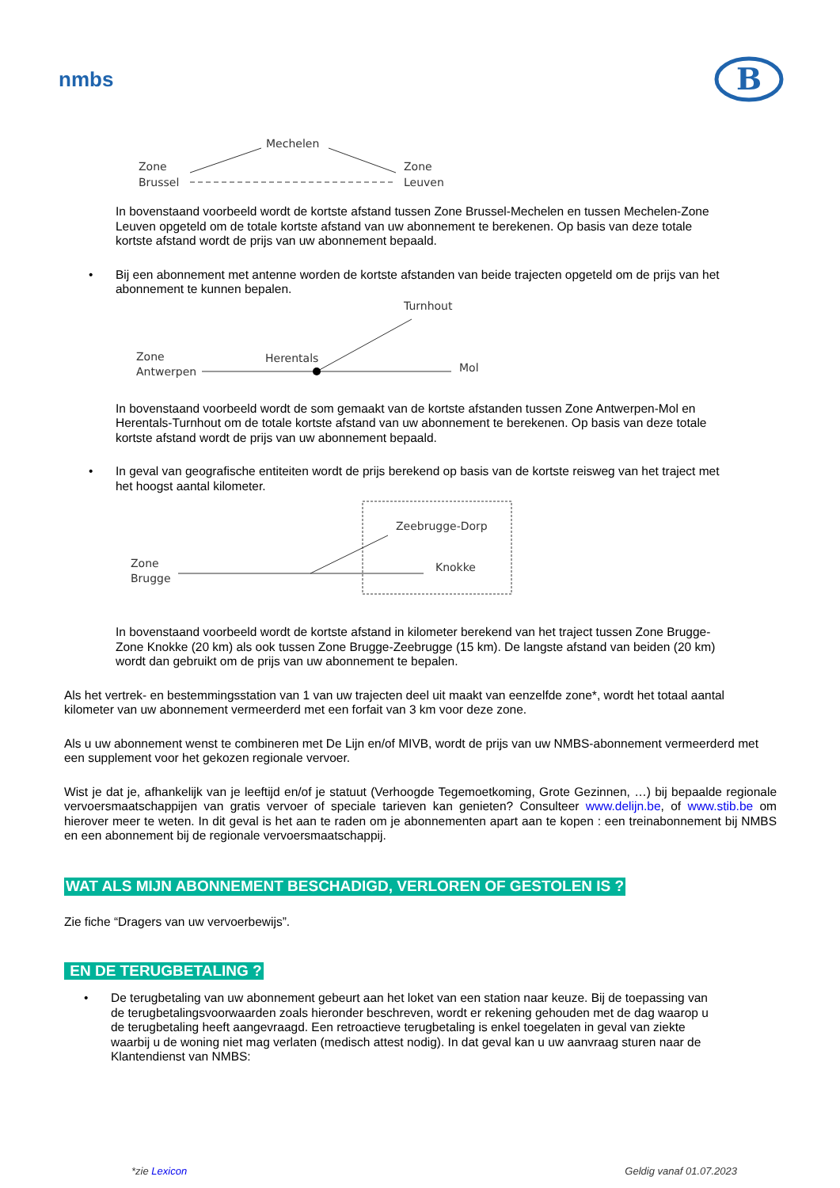nmbs
B
Zone
Brussel
Mechelen
Zone
Leuven
In bovenstaand voorbeeld wordt de kortste afstand tussen Zone Brussel-Mechelen en tussen Mechelen-Zone Leuven opgeteld om de totale kortste afstand van uw abonnement te berekenen. Op basis van deze totale kortste afstand wordt de prijs van uw abonnement bepaald.
• Bij een abonnement met antenne worden de kortste afstanden van beide trajecten opgeteld om de prijs van het abonnement te kunnen bepalen.
Turnhout
Zone
Antwerpen
Herentals
Mol
In bovenstaand voorbeeld wordt de som gemaakt van de kortste afstanden tussen Zone Antwerpen-Mol en Herentals-Turnhout om de totale kortste afstand van uw abonnement te berekenen. Op basis van deze totale kortste afstand wordt de prijs van uw abonnement bepaald.
• In geval van geografische entiteiten wordt de prijs berekend op basis van de kortste reisweg van het traject met het hoogst aantal kilometer.
Zeebrugge-Dorp
Knokke
Zone
Brugge
In bovenstaand voorbeeld wordt de kortste afstand in kilometer berekend van het traject tussen Zone Brugge-Zone Knokke (20 km) als ook tussen Zone Brugge-Zeebrugge (15 km). De langste afstand van beiden (20 km) wordt dan gebruikt om de prijs van uw abonnement te bepalen.
Als het vertrek- en bestemmingsstation van 1 van uw trajecten deel uit maakt van eenzelfde zone*, wordt het totaal aantal kilometer van uw abonnement vermeerderd met een forfait van 3 km voor deze zone.
Als u uw abonnement wenst te combineren met De Lijn en/of MIVB, wordt de prijs van uw NMBS-abonnement vermeerderd met een supplement voor het gekozen regionale vervoer.
Wist je dat je, afhankelijk van je leeftijd en/of je statuut (Verhoogde Tegemoetkoming, Grote Gezinnen, …) bij bepaalde regionale vervoersmaatschappijen van gratis vervoer of speciale tarieven kan genieten? Consulteer www.delijn.be, of www.stib.be om hierover meer te weten. In dit geval is het aan te raden om je abonnementen apart aan te kopen : een treinabonnement bij NMBS en een abonnement bij de regionale vervoersmaatschappij.
WAT ALS MIJN ABONNEMENT BESCHADIGD, VERLOREN OF GESTOLEN IS ?
Zie fiche “Dragers van uw vervoerbewijs”.
EN DE TERUGBETALING ?
• De terugbetaling van uw abonnement gebeurt aan het loket van een station naar keuze. Bij de toepassing van de terugbetalingsvoorwaarden zoals hieronder beschreven, wordt er rekening gehouden met de dag waarop u de terugbetaling heeft aangevraagd. Een retroactieve terugbetaling is enkel toegelaten in geval van ziekte waarbij u de woning niet mag verlaten (medisch attest nodig). In dat geval kan u uw aanvraag sturen naar de Klantendienst van NMBS:
*zie Lexicon Geldig vanaf 01.07.2023